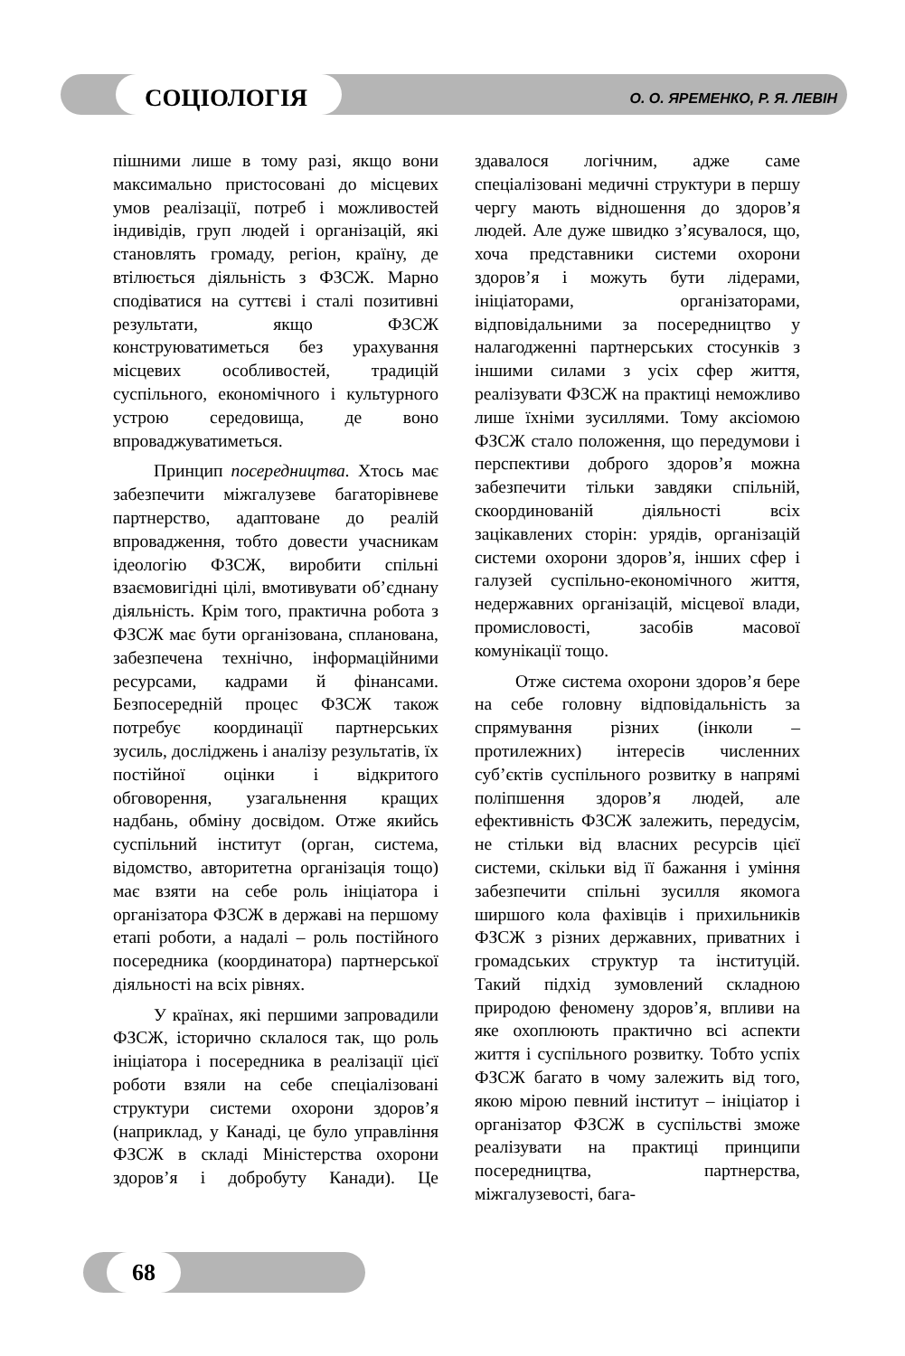СОЦІОЛОГІЯ
О. О. ЯРЕМЕНКО, Р. Я. ЛЕВІН
пішними лише в тому разі, якщо вони максимально пристосовані до місцевих умов реалізації, потреб і можливостей індивідів, груп людей і організацій, які становлять громаду, регіон, країну, де втілюється діяльність з ФЗСЖ. Марно сподіватися на суттєві і сталі позитивні результати, якщо ФЗСЖ конструюватиметься без урахування місцевих особливостей, традицій суспільного, економічного і культурного устрою середовища, де воно впроваджуватиметься.
Принцип посередництва. Хтось має забезпечити міжгалузеве багаторівневе партнерство, адаптоване до реалій впровадження, тобто довести учасникам ідеологію ФЗСЖ, виробити спільні взаємовигідні цілі, вмотивувати об’єднану діяльність. Крім того, практична робота з ФЗСЖ має бути організована, спланована, забезпечена технічно, інформаційними ресурсами, кадрами й фінансами. Безпосередній процес ФЗСЖ також потребує координації партнерських зусиль, досліджень і аналізу результатів, їх постійної оцінки і відкритого обговорення, узагальнення кращих надбань, обміну досвідом. Отже якийсь суспільний інститут (орган, система, відомство, авторитетна організація тощо) має взяти на себе роль ініціатора і організатора ФЗСЖ в державі на першому етапі роботи, а надалі – роль постійного посередника (координатора) партнерської діяльності на всіх рівнях.
У країнах, які першими запровадили ФЗСЖ, історично склалося так, що роль ініціатора і посередника в реалізації цієї роботи взяли на себе спеціалізовані структури системи охорони здоров’я (наприклад, у Канаді, це було управління ФЗСЖ в складі Міністерства охорони здоров’я і добробуту Канади). Це здавалося логічним, адже саме спеціалізовані медичні структури в першу чергу мають відношення до здоров’я людей. Але дуже швидко з’ясувалося, що, хоча представники системи охорони здоров’я і можуть бути лідерами, ініціаторами, організаторами, відповідальними за посередництво у налагодженні партнерських стосунків з іншими силами з усіх сфер життя, реалізувати ФЗСЖ на практиці неможливо лише їхніми зусиллями. Тому аксіомою ФЗСЖ стало положення, що передумови і перспективи доброго здоров’я можна забезпечити тільки завдяки спільній, скоординованій діяльності всіх зацікавлених сторін: урядів, організацій системи охорони здоров’я, інших сфер і галузей суспільно-економічного життя, недержавних організацій, місцевої влади, промисловості, засобів масової комунікації тощо.
Отже система охорони здоров’я бере на себе головну відповідальність за спрямування різних (інколи – протилежних) інтересів численних суб’єктів суспільного розвитку в напрямі поліпшення здоров’я людей, але ефективність ФЗСЖ залежить, передусім, не стільки від власних ресурсів цієї системи, скільки від її бажання і уміння забезпечити спільні зусилля якомога ширшого кола фахівців і прихильників ФЗСЖ з різних державних, приватних і громадських структур та інституцій. Такий підхід зумовлений складною природою феномену здоров’я, впливи на яке охоплюють практично всі аспекти життя і суспільного розвитку. Тобто успіх ФЗСЖ багато в чому залежить від того, якою мірою певний інститут – ініціатор і організатор ФЗСЖ в суспільстві зможе реалізувати на практиці принципи посередництва, партнерства, міжгалузевості, бага-
68